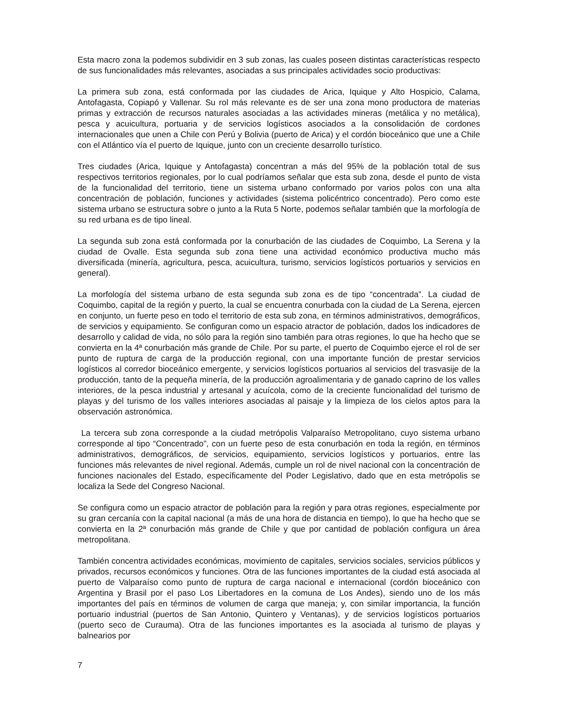Esta macro zona la podemos subdividir en 3 sub zonas, las cuales poseen distintas características respecto de sus funcionalidades más relevantes, asociadas a sus principales actividades socio productivas:
La primera sub zona, está conformada por las ciudades de Arica, Iquique y Alto Hospicio, Calama, Antofagasta, Copiapó y Vallenar. Su rol más relevante es de ser una zona mono productora de materias primas y extracción de recursos naturales asociadas a las actividades mineras (metálica y no metálica), pesca y acuicultura, portuaria y de servicios logísticos asociados a la consolidación de cordones internacionales que unen a Chile con Perú y Bolivia (puerto de Arica) y el cordón bioceánico que une a Chile con el Atlántico vía el puerto de Iquique, junto con un creciente desarrollo turístico.
Tres ciudades (Arica, Iquique y Antofagasta) concentran a más del 95% de la población total de sus respectivos territorios regionales, por lo cual podríamos señalar que esta sub zona, desde el punto de vista de la funcionalidad del territorio, tiene un sistema urbano conformado por varios polos con una alta concentración de población, funciones y actividades (sistema policéntrico concentrado). Pero como este sistema urbano se estructura sobre o junto a la Ruta 5 Norte, podemos señalar también que la morfología de su red urbana es de tipo lineal.
La segunda sub zona está conformada por la conurbación de las ciudades de Coquimbo, La Serena y la ciudad de Ovalle. Esta segunda sub zona tiene una actividad económico productiva mucho más diversificada (minería, agricultura, pesca, acuicultura, turismo, servicios logísticos portuarios y servicios en general).
La morfología del sistema urbano de esta segunda sub zona es de tipo “concentrada”. La ciudad de Coquimbo, capital de la región y puerto, la cual se encuentra conurbada con la ciudad de La Serena, ejercen en conjunto, un fuerte peso en todo el territorio de esta sub zona, en términos administrativos, demográficos, de servicios y equipamiento. Se configuran como un espacio atractor de población, dados los indicadores de desarrollo y calidad de vida, no sólo para la región sino también para otras regiones, lo que ha hecho que se convierta en la 4ª conurbación más grande de Chile. Por su parte, el puerto de Coquimbo ejerce el rol de ser punto de ruptura de carga de la producción regional, con una importante función de prestar servicios logísticos al corredor bioceánico emergente, y servicios logísticos portuarios al servicios del trasvasije de la producción, tanto de la pequeña minería, de la producción agroalimentaria y de ganado caprino de los valles interiores, de la pesca industrial y artesanal y acuícola, como de la creciente funcionalidad del turismo de playas y del turismo de los valles interiores asociadas al paisaje y la limpieza de los cielos aptos para la observación astronómica.
La tercera sub zona corresponde a la ciudad metrópolis Valparaíso Metropolitano, cuyo sistema urbano corresponde al tipo “Concentrado”, con un fuerte peso de esta conurbación en toda la región, en términos administrativos, demográficos, de servicios, equipamiento, servicios logísticos y portuarios, entre las funciones más relevantes de nivel regional. Además, cumple un rol de nivel nacional con la concentración de funciones nacionales del Estado, específicamente del Poder Legislativo, dado que en esta metrópolis se localiza la Sede del Congreso Nacional.
Se configura como un espacio atractor de población para la región y para otras regiones, especialmente por su gran cercanía con la capital nacional (a más de una hora de distancia en tiempo), lo que ha hecho que se convierta en la 2ª conurbación más grande de Chile y que por cantidad de población configura un área metropolitana.
También concentra actividades económicas, movimiento de capitales, servicios sociales, servicios públicos y privados, recursos económicos y funciones. Otra de las funciones importantes de la ciudad está asociada al puerto de Valparaíso como punto de ruptura de carga nacional e internacional (cordón bioceánico con Argentina y Brasil por el paso Los Libertadores en la comuna de Los Andes), siendo uno de los más importantes del país en términos de volumen de carga que maneja; y, con similar importancia, la función portuario industrial (puertos de San Antonio, Quintero y Ventanas), y de servicios logísticos portuarios (puerto seco de Curauma). Otra de las funciones importantes es la asociada al turismo de playas y balnearios por
7